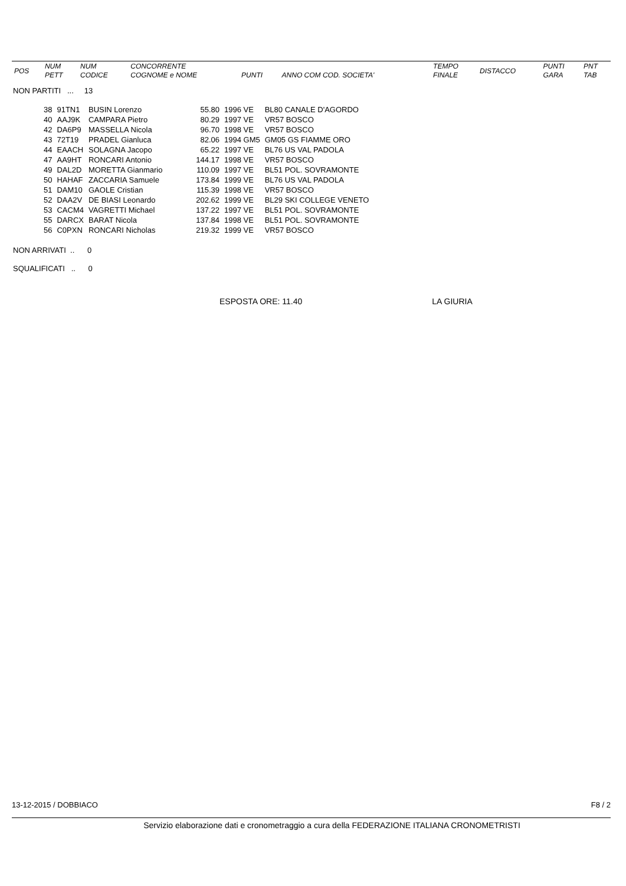| POS | NUM PETT | NUM CODICE | CONCORRENTE COGNOME e NOME | PUNTI | ANNO COM COD. SOCIETA' | TEMPO FINALE | DISTACCO | PUNTI GARA | PNT TAB |
| --- | --- | --- | --- | --- | --- | --- | --- | --- | --- |
NON PARTITI ... 13
| 38 | 91TN1 | BUSIN Lorenzo | 55.80 | 1996 VE | BL80 CANALE D'AGORDO |
| 40 | AAJ9K | CAMPARA Pietro | 80.29 | 1997 VE | VR57 BOSCO |
| 42 | DA6P9 | MASSELLA Nicola | 96.70 | 1998 VE | VR57 BOSCO |
| 43 | 72T19 | PRADEL Gianluca | 82.06 | 1994 GM5 | GM05 GS FIAMME ORO |
| 44 | EAACH | SOLAGNA Jacopo | 65.22 | 1997 VE | BL76 US VAL PADOLA |
| 47 | AA9HT | RONCARI Antonio | 144.17 | 1998 VE | VR57 BOSCO |
| 49 | DAL2D | MORETTA Gianmario | 110.09 | 1997 VE | BL51 POL. SOVRAMONTE |
| 50 | HAHAF | ZACCARIA Samuele | 173.84 | 1999 VE | BL76 US VAL PADOLA |
| 51 | DAM10 | GAOLE Cristian | 115.39 | 1998 VE | VR57 BOSCO |
| 52 | DAA2V | DE BIASI Leonardo | 202.62 | 1999 VE | BL29 SKI COLLEGE VENETO |
| 53 | CACM4 | VAGRETTI Michael | 137.22 | 1997 VE | BL51 POL. SOVRAMONTE |
| 55 | DARCX | BARAT Nicola | 137.84 | 1998 VE | BL51 POL. SOVRAMONTE |
| 56 | C0PXN | RONCARI Nicholas | 219.32 | 1999 VE | VR57 BOSCO |
NON ARRIVATI .. 0
SQUALIFICATI .. 0
ESPOSTA ORE: 11.40 LA GIURIA
13-12-2015 / DOBBIACO F8 / 2
Servizio elaborazione dati e cronometraggio a cura della FEDERAZIONE ITALIANA CRONOMETRISTI